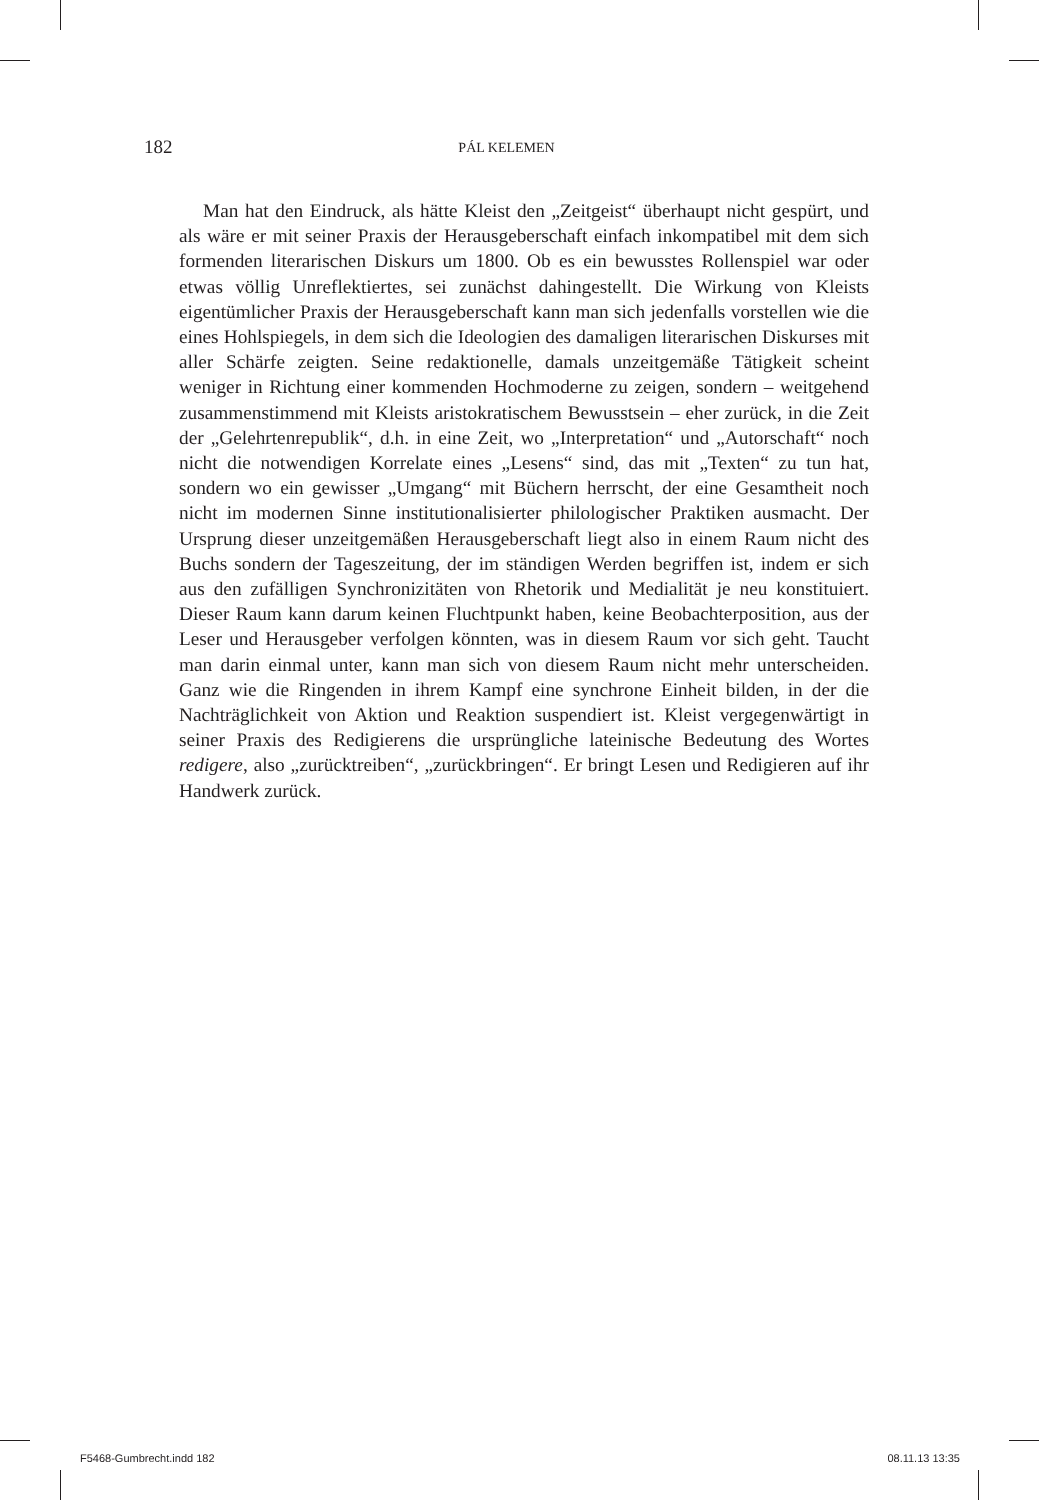182 PÁL KELEMEN
Man hat den Eindruck, als hätte Kleist den „Zeitgeist“ überhaupt nicht gespürt, und als wäre er mit seiner Praxis der Herausgeberschaft einfach inkompatibel mit dem sich formenden literarischen Diskurs um 1800. Ob es ein bewusstes Rollenspiel war oder etwas völlig Unreflektiertes, sei zunächst dahingestellt. Die Wirkung von Kleists eigentümlicher Praxis der Herausgeberschaft kann man sich jedenfalls vorstellen wie die eines Hohlspiegels, in dem sich die Ideologien des damaligen literarischen Diskurses mit aller Schärfe zeigten. Seine redaktionelle, damals unzeitgemäße Tätigkeit scheint weniger in Richtung einer kommenden Hochmoderne zu zeigen, sondern – weitgehend zusammenstimmend mit Kleists aristokratischem Bewusstsein – eher zurück, in die Zeit der „Gelehrtenrepublik“, d.h. in eine Zeit, wo „Interpretation“ und „Autorschaft“ noch nicht die notwendigen Korrelate eines „Lesens“ sind, das mit „Texten“ zu tun hat, sondern wo ein gewisser „Umgang“ mit Büchern herrscht, der eine Gesamtheit noch nicht im modernen Sinne institutionalisierter philologischer Praktiken ausmacht. Der Ursprung dieser unzeitgemäßen Herausgeberschaft liegt also in einem Raum nicht des Buchs sondern der Tageszeitung, der im ständigen Werden begriffen ist, indem er sich aus den zufälligen Synchronizitäten von Rhetorik und Medialität je neu konstituiert. Dieser Raum kann darum keinen Fluchtpunkt haben, keine Beobachterposition, aus der Leser und Herausgeber verfolgen könnten, was in diesem Raum vor sich geht. Taucht man darin einmal unter, kann man sich von diesem Raum nicht mehr unterscheiden. Ganz wie die Ringenden in ihrem Kampf eine synchrone Einheit bilden, in der die Nachträglichkeit von Aktion und Reaktion suspendiert ist. Kleist vergegenwärtigt in seiner Praxis des Redigierens die ursprüngliche lateinische Bedeutung des Wortes redigere, also „zurücktreiben“, „zurückbringen“. Er bringt Lesen und Redigieren auf ihr Handwerk zurück.
F5468-Gumbrecht.indd 182 08.11.13 13:35